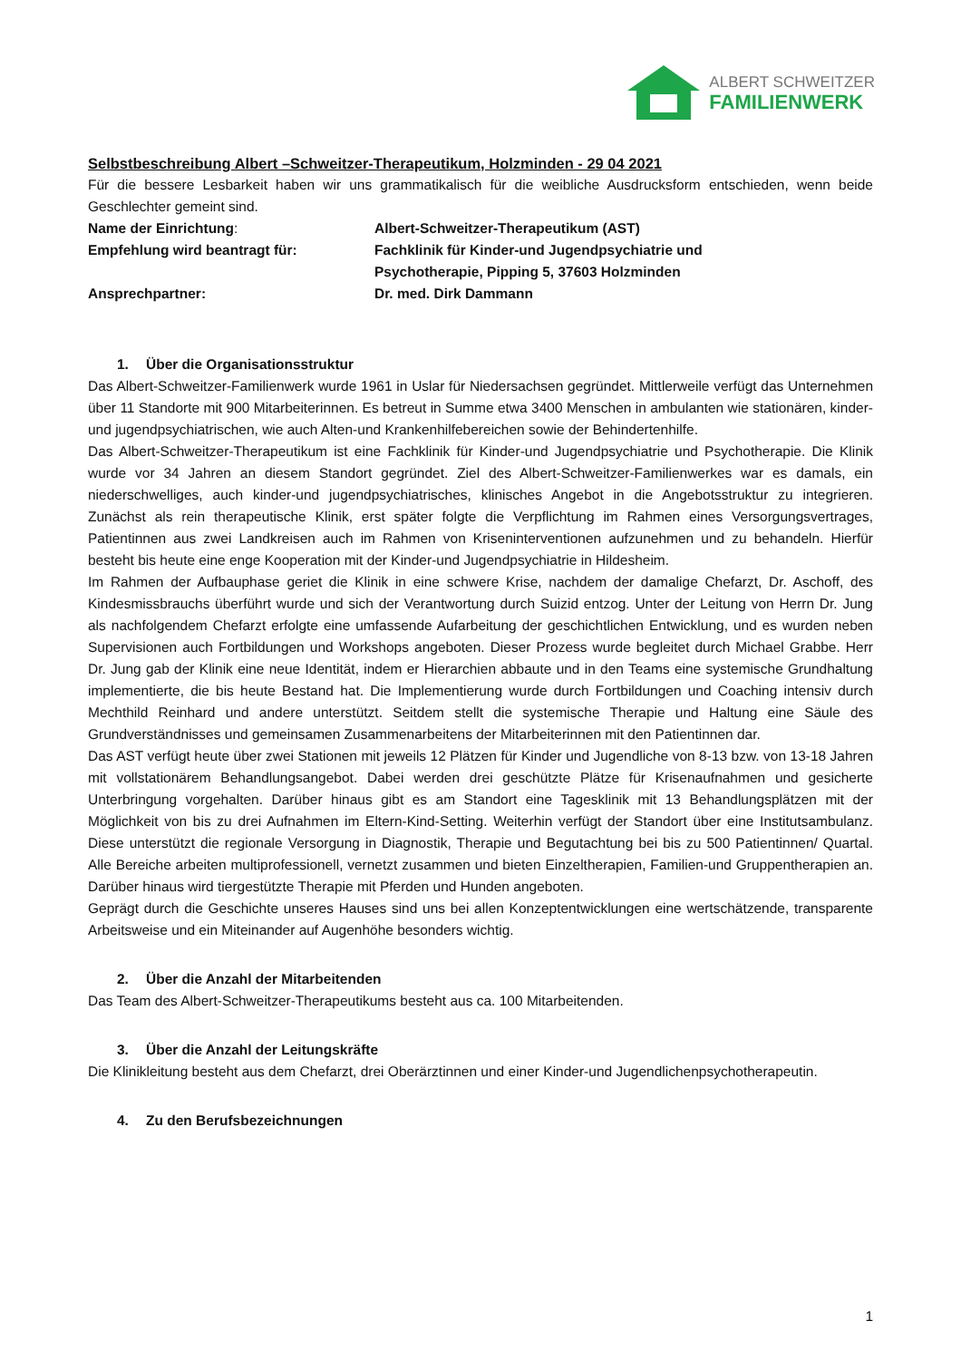ALBERT SCHWEITZER
FAMILIENWERK
Selbstbeschreibung Albert –Schweitzer-Therapeutikum, Holzminden - 29 04 2021
Für die bessere Lesbarkeit haben wir uns grammatikalisch für die weibliche Ausdrucksform entschieden, wenn beide Geschlechter gemeint sind.
Name der Einrichtung: Albert-Schweitzer-Therapeutikum (AST)
Empfehlung wird beantragt für: Fachklinik für Kinder-und Jugendpsychiatrie und
Psychotherapie, Pipping 5, 37603 Holzminden
Ansprechpartner: Dr. med. Dirk Dammann
1. Über die Organisationsstruktur
Das Albert-Schweitzer-Familienwerk wurde 1961 in Uslar für Niedersachsen gegründet. Mittlerweile verfügt das Unternehmen über 11 Standorte mit 900 Mitarbeiterinnen. Es betreut in Summe etwa 3400 Menschen in ambulanten wie stationären, kinder-und jugendpsychiatrischen, wie auch Alten-und Krankenhilfebereichen sowie der Behindertenhilfe.
Das Albert-Schweitzer-Therapeutikum ist eine Fachklinik für Kinder-und Jugendpsychiatrie und Psychotherapie. Die Klinik wurde vor 34 Jahren an diesem Standort gegründet. Ziel des Albert-Schweitzer-Familienwerkes war es damals, ein niederschwelliges, auch kinder-und jugendpsychiatrisches, klinisches Angebot in die Angebotsstruktur zu integrieren. Zunächst als rein therapeutische Klinik, erst später folgte die Verpflichtung im Rahmen eines Versorgungsvertrages, Patientinnen aus zwei Landkreisen auch im Rahmen von Kriseninterventionen aufzunehmen und zu behandeln. Hierfür besteht bis heute eine enge Kooperation mit der Kinder-und Jugendpsychiatrie in Hildesheim.
Im Rahmen der Aufbauphase geriet die Klinik in eine schwere Krise, nachdem der damalige Chefarzt, Dr. Aschoff, des Kindesmissbrauchs überführt wurde und sich der Verantwortung durch Suizid entzog. Unter der Leitung von Herrn Dr. Jung als nachfolgendem Chefarzt erfolgte eine umfassende Aufarbeitung der geschichtlichen Entwicklung, und es wurden neben Supervisionen auch Fortbildungen und Workshops angeboten. Dieser Prozess wurde begleitet durch Michael Grabbe. Herr Dr. Jung gab der Klinik eine neue Identität, indem er Hierarchien abbaute und in den Teams eine systemische Grundhaltung implementierte, die bis heute Bestand hat. Die Implementierung wurde durch Fortbildungen und Coaching intensiv durch Mechthild Reinhard und andere unterstützt. Seitdem stellt die systemische Therapie und Haltung eine Säule des Grundverständnisses und gemeinsamen Zusammenarbeitens der Mitarbeiterinnen mit den Patientinnen dar.
Das AST verfügt heute über zwei Stationen mit jeweils 12 Plätzen für Kinder und Jugendliche von 8-13 bzw. von 13-18 Jahren mit vollstationärem Behandlungsangebot. Dabei werden drei geschützte Plätze für Krisenaufnahmen und gesicherte Unterbringung vorgehalten. Darüber hinaus gibt es am Standort eine Tagesklinik mit 13 Behandlungsplätzen mit der Möglichkeit von bis zu drei Aufnahmen im Eltern-Kind-Setting. Weiterhin verfügt der Standort über eine Institutsambulanz. Diese unterstützt die regionale Versorgung in Diagnostik, Therapie und Begutachtung bei bis zu 500 Patientinnen/ Quartal. Alle Bereiche arbeiten multiprofessionell, vernetzt zusammen und bieten Einzeltherapien, Familien-und Gruppentherapien an. Darüber hinaus wird tiergestützte Therapie mit Pferden und Hunden angeboten.
Geprägt durch die Geschichte unseres Hauses sind uns bei allen Konzeptentwicklungen eine wertschätzende, transparente Arbeitsweise und ein Miteinander auf Augenhöhe besonders wichtig.
2. Über die Anzahl der Mitarbeitenden
Das Team des Albert-Schweitzer-Therapeutikums besteht aus ca. 100 Mitarbeitenden.
3. Über die Anzahl der Leitungskräfte
Die Klinikleitung besteht aus dem Chefarzt, drei Oberärztinnen und einer Kinder-und Jugendlichenpsychotherapeutin.
4. Zu den Berufsbezeichnungen
1